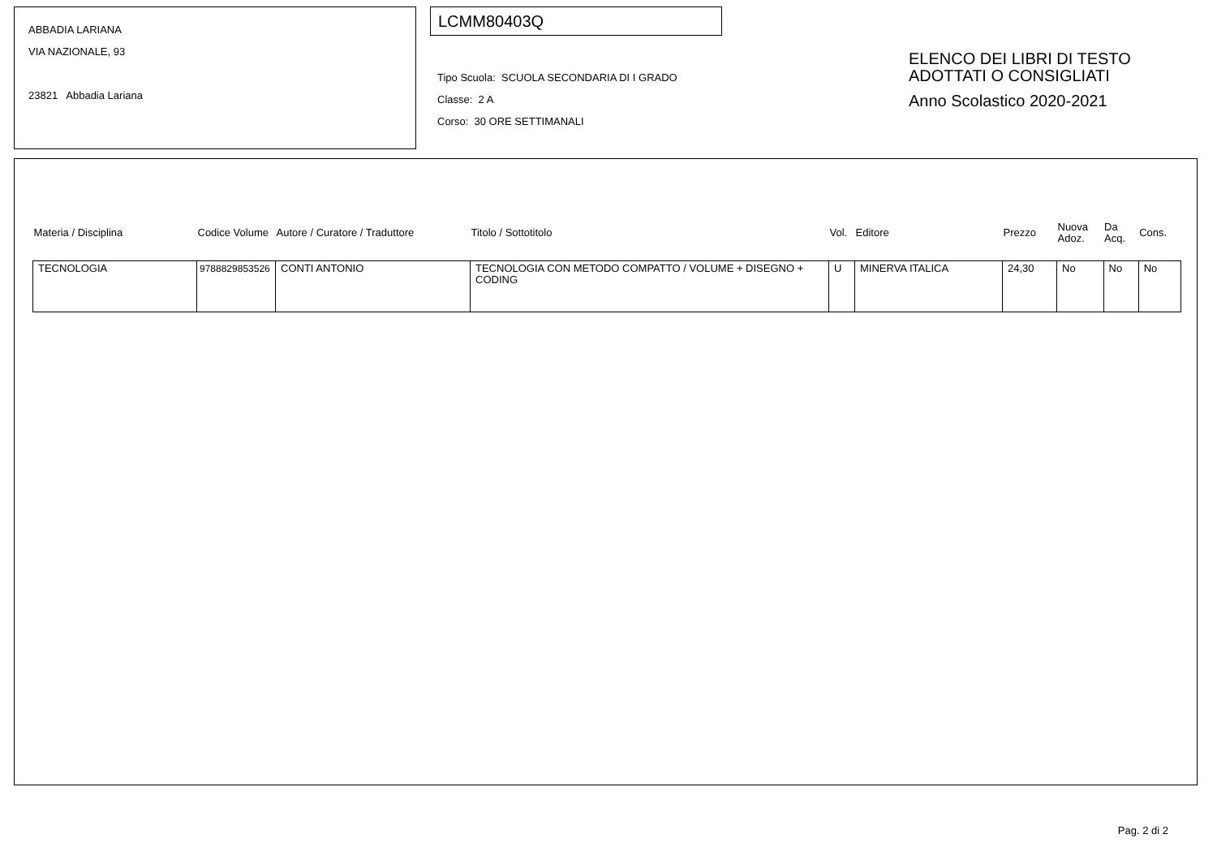ABBADIA LARIANA
VIA NAZIONALE, 93
23821 Abbadia Lariana
LCMM80403Q
Tipo Scuola: SCUOLA SECONDARIA DI I GRADO
Classe: 2 A
Corso: 30 ORE SETTIMANALI
ELENCO DEI LIBRI DI TESTO
ADOTTATI O CONSIGLIATI
Anno Scolastico 2020-2021
| Materia / Disciplina | Codice Volume | Autore / Curatore / Traduttore | Titolo / Sottotitolo | Vol. | Editore | Prezzo | Nuova Adoz. | Da Acq. | Cons. |
| --- | --- | --- | --- | --- | --- | --- | --- | --- | --- |
| TECNOLOGIA | 9788829853526 | CONTI ANTONIO | TECNOLOGIA CON METODO COMPATTO / VOLUME + DISEGNO + CODING | U | MINERVA ITALICA | 24,30 | No | No | No |
Pag. 2 di 2